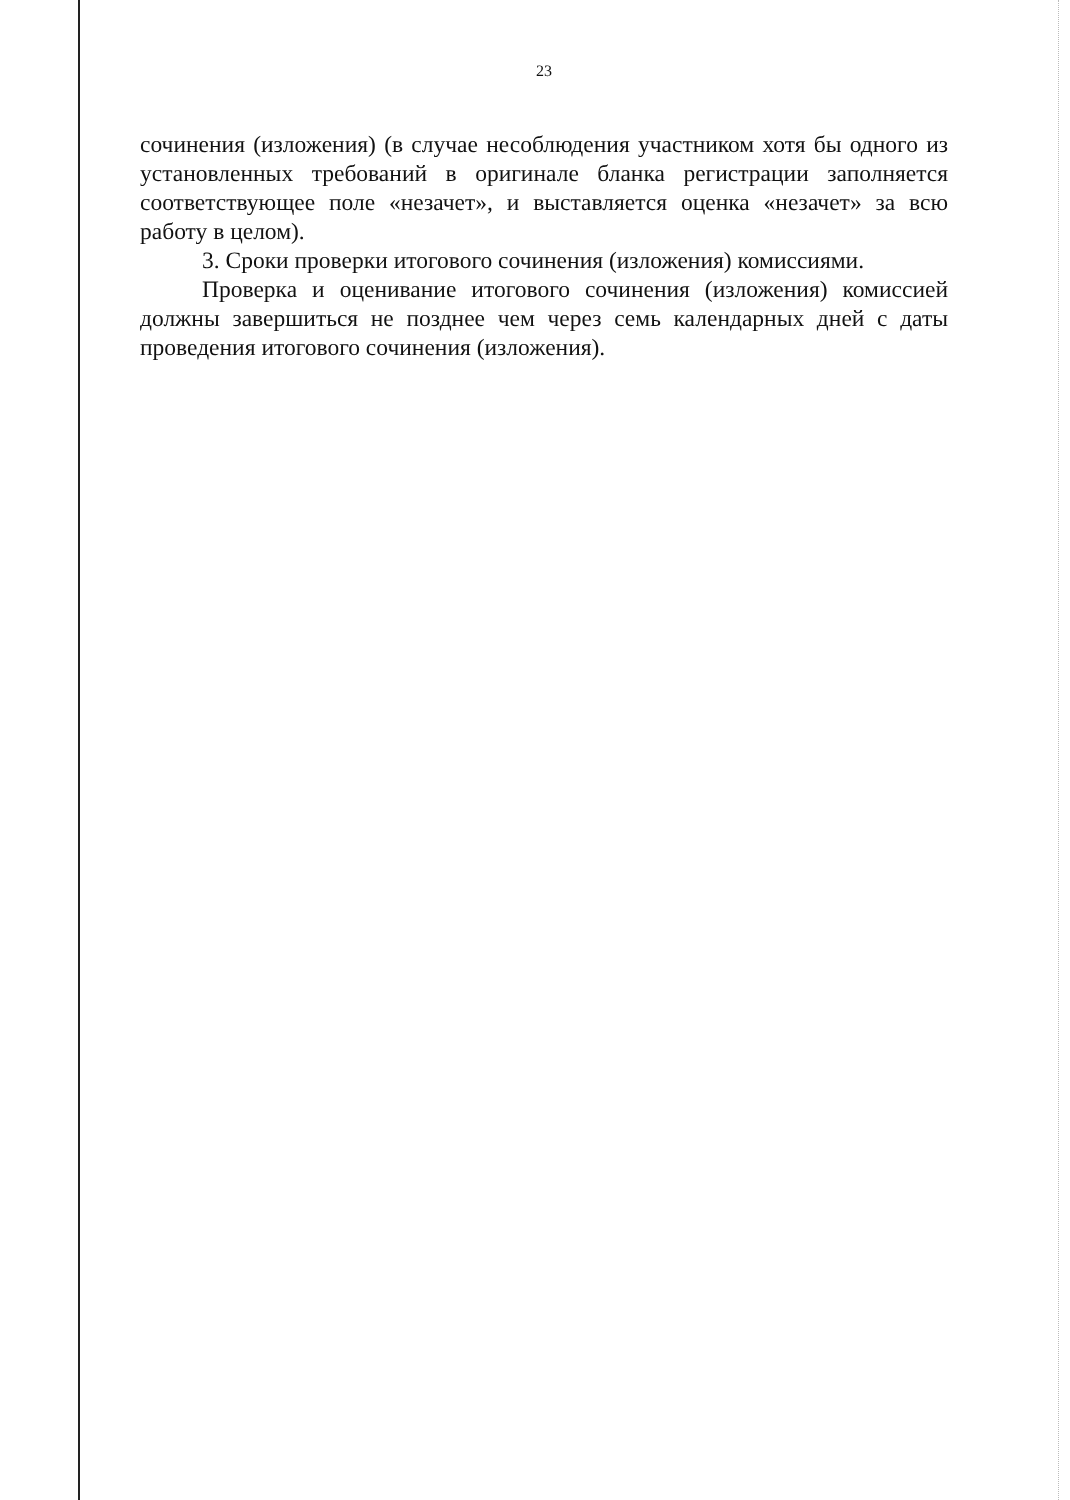23
сочинения (изложения) (в случае несоблюдения участником хотя бы одного из установленных требований в оригинале бланка регистрации заполняется соответствующее поле «незачет», и выставляется оценка «незачет» за всю работу в целом).
3. Сроки проверки итогового сочинения (изложения) комиссиями.
Проверка и оценивание итогового сочинения (изложения) комиссией должны завершиться не позднее чем через семь календарных дней с даты проведения итогового сочинения (изложения).